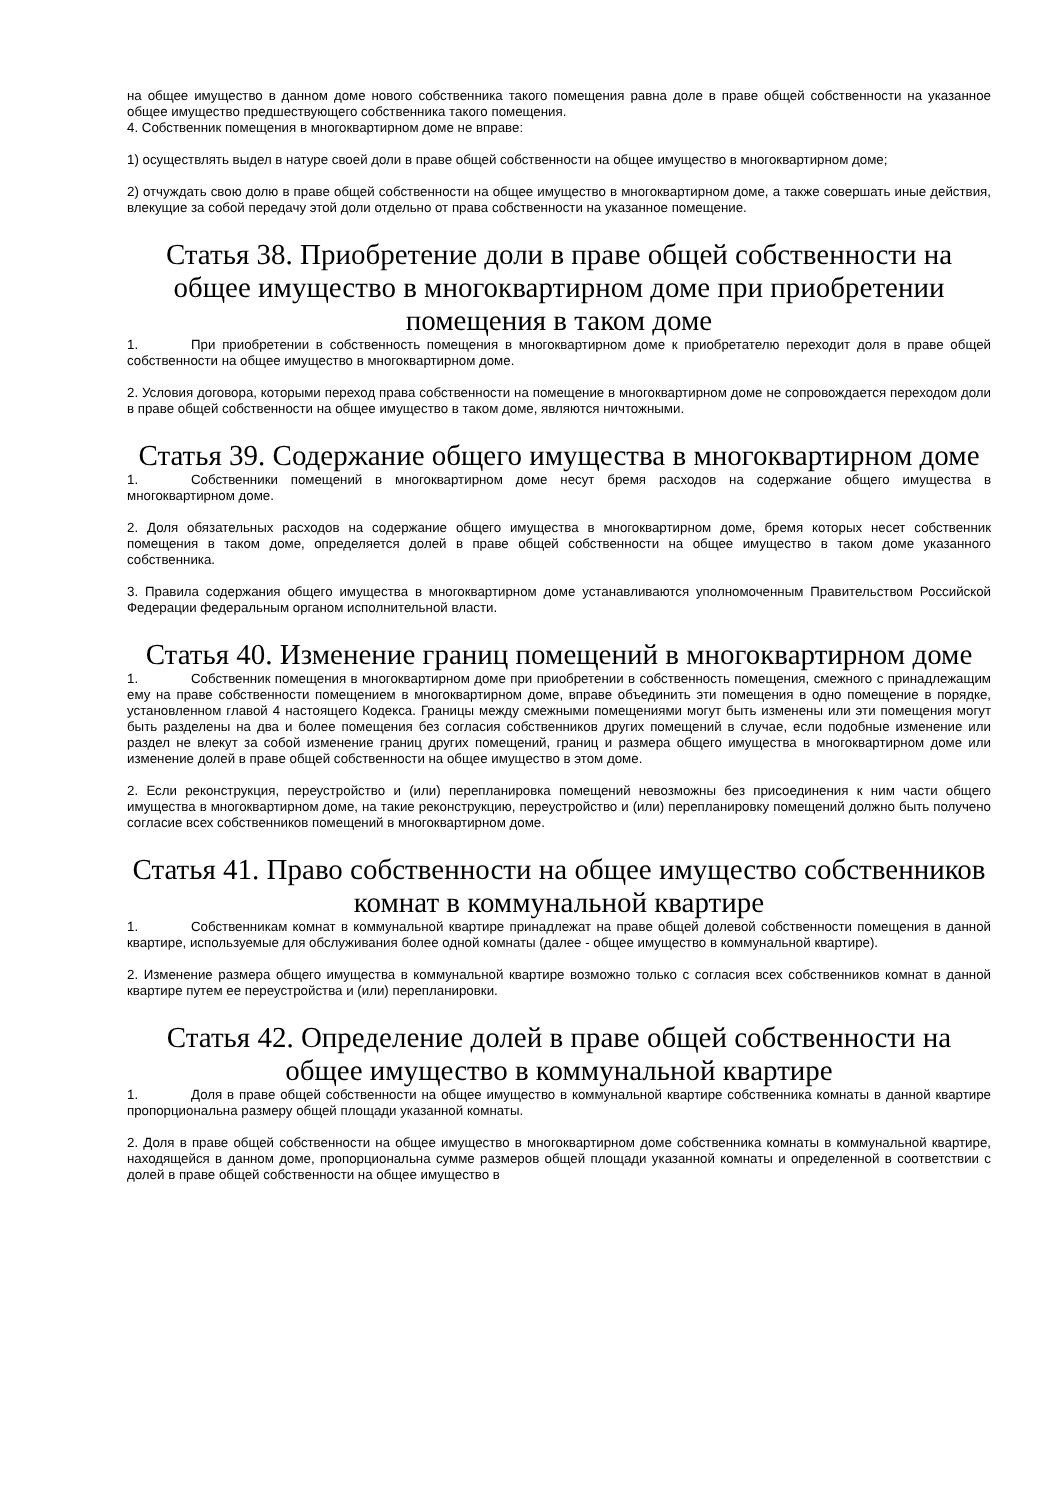на общее имущество в данном доме нового собственника такого помещения равна доле в праве общей собственности на указанное общее имущество предшествующего собственника такого помещения.
4. Собственник помещения в многоквартирном доме не вправе:
1) осуществлять выдел в натуре своей доли в праве общей собственности на общее имущество в многоквартирном доме;
2) отчуждать свою долю в праве общей собственности на общее имущество в многоквартирном доме, а также совершать иные действия, влекущие за собой передачу этой доли отдельно от права собственности на указанное помещение.
Статья 38. Приобретение доли в праве общей собственности на общее имущество в многоквартирном доме при приобретении помещения в таком доме
1. При приобретении в собственность помещения в многоквартирном доме к приобретателю переходит доля в праве общей собственности на общее имущество в многоквартирном доме.
2. Условия договора, которыми переход права собственности на помещение в многоквартирном доме не сопровождается переходом доли в праве общей собственности на общее имущество в таком доме, являются ничтожными.
Статья 39. Содержание общего имущества в многоквартирном доме
1. Собственники помещений в многоквартирном доме несут бремя расходов на содержание общего имущества в многоквартирном доме.
2. Доля обязательных расходов на содержание общего имущества в многоквартирном доме, бремя которых несет собственник помещения в таком доме, определяется долей в праве общей собственности на общее имущество в таком доме указанного собственника.
3. Правила содержания общего имущества в многоквартирном доме устанавливаются уполномоченным Правительством Российской Федерации федеральным органом исполнительной власти.
Статья 40. Изменение границ помещений в многоквартирном доме
1. Собственник помещения в многоквартирном доме при приобретении в собственность помещения, смежного с принадлежащим ему на праве собственности помещением в многоквартирном доме, вправе объединить эти помещения в одно помещение в порядке, установленном главой 4 настоящего Кодекса. Границы между смежными помещениями могут быть изменены или эти помещения могут быть разделены на два и более помещения без согласия собственников других помещений в случае, если подобные изменение или раздел не влекут за собой изменение границ других помещений, границ и размера общего имущества в многоквартирном доме или изменение долей в праве общей собственности на общее имущество в этом доме.
2. Если реконструкция, переустройство и (или) перепланировка помещений невозможны без присоединения к ним части общего имущества в многоквартирном доме, на такие реконструкцию, переустройство и (или) перепланировку помещений должно быть получено согласие всех собственников помещений в многоквартирном доме.
Статья 41. Право собственности на общее имущество собственников комнат в коммунальной квартире
1. Собственникам комнат в коммунальной квартире принадлежат на праве общей долевой собственности помещения в данной квартире, используемые для обслуживания более одной комнаты (далее - общее имущество в коммунальной квартире).
2. Изменение размера общего имущества в коммунальной квартире возможно только с согласия всех собственников комнат в данной квартире путем ее переустройства и (или) перепланировки.
Статья 42. Определение долей в праве общей собственности на общее имущество в коммунальной квартире
1. Доля в праве общей собственности на общее имущество в коммунальной квартире собственника комнаты в данной квартире пропорциональна размеру общей площади указанной комнаты.
2. Доля в праве общей собственности на общее имущество в многоквартирном доме собственника комнаты в коммунальной квартире, находящейся в данном доме, пропорциональна сумме размеров общей площади указанной комнаты и определенной в соответствии с долей в праве общей собственности на общее имущество в